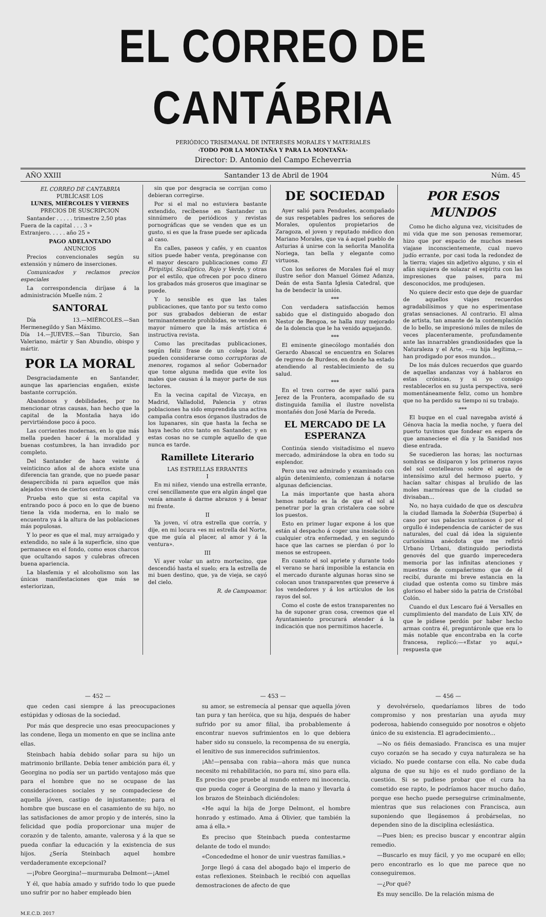EL CORREO DE CANTÁBRIA
PERIÓDICO TRISEMANAL DE INTERESES MORALES Y MATERIALES
‹TODO POR LA MONTAÑA Y PARA LA MONTAÑA›
Director: D. Antonio del Campo Echeverria
AÑO XXIII Santander 13 de Abril de 1904 Núm. 45
EL CORREO DE CANTABRIA
PUBLÍCASE LOS
LUNES, MIÉRCOLES Y VIERNES
PRECIOS DE SUSCRIPCION
Santander . . . . . trimestre 2,50 ptas
Fuera de la capital . . . 3 »
Extranjero. . . . . año 25 »
PAGO ADELANTADO
ANUNCIOS
Precios convencionales según su extensión y número de inserciones.
Comunicados y reclamos precios especiales
La correspondencia diríjase á la administración Muelle núm. 2
SANTORAL
Día 13.—MIÉRCOLES.—San Hermenegildo y San Máximo.
Día 14.—JUEVES.—San Tiburcio, San Valeriano, mártir y San Abundio, obispo y mártir.
POR LA MORAL
Desgraciadamente en Santander, aunque las apariencias engañen, existe bastante corrupción.
Abandonos y debilidades, por no mencionar otras causas, han hecho que la capital de la Montaña haya ido pervirtiéndose poco á poco.
Las corrientes modernas, en lo que más mella pueden hacer á la moralidad y buenas costumbres, la han invadido por completo.
Del Santander de hace veinte ó veinticinco años al de ahora existe una diferencia tan grande, que no puede pasar desapercibida ni para aquellos que más alejados viven de ciertos centros.
Prueba esto que si esta capital va entrando poco á poco en lo que de bueno tiene la vida moderna, en lo malo se encuentra ya á la altura de las poblaciones más populosas.
Y lo peor es que el mal, muy arraigado y extendido, no sale á la superficie, sino que permanece en el fondo, como esos charcos que ocultando sapos y culebras ofrecen buena apariencia.
La blasfemia y el alcoholismo son las únicas manifestaciones que más se esteriorizan,
sin que por desgracia se corrijan como debieran corregirse.
Por si el mal no estuviera bastante extendido, recíbense en Santander un sinnúmero de periódicos y revistas pornográficas que se venden que es un gusto, si es que la frase puede ser aplicada al caso.
En calles, paseos y cafés, y en cuantos sitios puede haber venta, pregónanse con el mayor descaro publicaciones como El Piripitipi, Sicalíptico, Rojo y Verde, y otras por el estilo, que ofrecen por poco dinero los grabados más groseros que imaginar se puede.
Y lo sensible es que las tales publicaciones, que tanto por su texto como por sus grabados debieran de estar terminantemente prohibidas, se venden en mayor número que la más artística é instructiva revista.
Como las precitadas publicaciones, según feliz frase de un colega local, pueden considerarse como corruptoras de menores, rogamos al señor Gobernador que tome alguna medida que evite los males que causan á la mayor parte de sus lectores.
En la vecina capital de Vizcaya, en Madrid, Valladolid, Palencia y otras poblaciones ha sido emprendida una activa campaña contra esos órganos ilustrados de los lupanares, sin que hasta la fecha se haya hecho otro tanto en Santander, y en estas cosas no se cumple aquello de que nunca es tarde.
Ramillete Literario
LAS ESTRELLAS ERRANTES
I
En mi niñez, viendo una estrella errante, creí sencillamente que era algún ángel que venía amante á darme abrazos y á besar mi frente.
II
Ya joven, ví otra estrella que corría, y dije, en mi locura «es mi estrella del Norte, que me guía al placer, al amor y á la ventura».
III
Ví ayer volar un astro mortecino, que descendió hasta el suelo; era la estrella de mi buen destino, que, ya de vieja, se cayó del cielo.
R. de Campoamor.
DE SOCIEDAD
Ayer salió para Pendueles, acompañado de sus respetables padres los señores de Morales, opulentos propietarios de Zaragoza, el joven y reputado médico don Mariano Morales, que va á aquel pueblo de Asturias á unirse con la señorita Manolita Noriega, tan bella y elegante como virtuosa.
Con los señores de Morales fué el muy ilustre señor don Manuel Gómez Adanza, Deán de esta Santa Iglesia Catedral, que ha de bendecir la unión.
***
Con verdadera satisfacción hemos sabido que el distinguido abogado don Nestor de Bengoa, se halla muy mejorado de la dolencia que le ha venido aquejando.
***
El eminente ginecólogo montañés don Gerardo Abascal se encuentra en Solares de regreso de Burdeos, en donde ha estado atendiendo al restablecimiento de su salud.
***
En el tren correo de ayer salió para Jerez de la Frontera, acompañado de su distinguida familia el ilustre novelista montañés don José María de Pereda.
EL MERCADO DE LA ESPERANZA
Continúa siendo visitadísimo el nuevo mercado, admirándose la obra en todo su esplendor.
Pero una vez admirado y examinado con algún detenimiento, comienzan á notarse algunas deficiencias.
La más importante que hasta ahora hemos notado es la de que el sol al penetrar por la gran cristalera cae sobre los puestos.
Esto en primer lugar expone á los que están al despacho á coger una insolación ó cualquier otra enfermedad, y en segundo hace que las carnes se pierdan ó por lo menos se estropeen.
En cuanto el sol apriete y durante todo el verano se hará imposible la estancia en el mercado durante algunas horas sino se colocan unos transparentes que preserve á los vendedores y á los artículos de los rayos del sol.
Como el coste de estos transparentes no ha de suponer gran cosa, creemos que el Ayuntamiento procurará atender á la indicación que nos permitimos hacerle.
POR ESOS MUNDOS
Como he dicho alguna vez, vicisitudes de mi vida que me son penosas rememorar, hizo que por espacio de muchos meses viajase inconscientemente, cual nuevo judío errante, por casi toda la redondez de la tierra; viajes sin adjetivo alguno, y sin el afán siquiera de solazar el espíritu con las impresiones que paises, para mi desconocidos, me produjesen.
No quiere decir esto que deje de guardar de aquellos viajes recuerdos agradabilísimos y que no esperimentase gratas sensaciones. Al contrario. El alma de artista, tan amante de la contemplación de lo bello, se impresionó miles de miles de veces placenteramente, profundamente ante las innarrables grandiosidades que la Naturaleza y el Arte, —su hija legítima,—han prodigado por esos mundos...
De los más dulces recuerdos que guardo de aquellas andanzas voy á hablaros en estas crónicas, y si yo consigo restablecerlos en su justa perspectiva, seré momentáneamente feliz, como un hombre que no ha perdido su tiempo ni su trabajo.
***
El buque en el cual navegaba avisté á Génova hacia la media noche, y fuera del puerto tuvimos que fondear en espera de que amaneciese el día y la Sanidad nos diese entrada.
Se sucedieron las horas; las nocturnas sombras se disiparon y los primeros rayos del sol centellearon sobre el agua de intensísimo azul del hermoso puerto, y hacían saltar chispas al bruñido de las moles marmóreas que de la ciudad se divisaban...
No, no haya cuidado de que os descubra la ciudad llamada la Soberbia (Superba) á caso por sus palacios suntuosos ó por el orgullo é independencia de carácter de sus naturales, del cual dá idea la siguiente curiosísima anécdota que me refirió Urbano Urbani, distinguido periodista genovés del que guardo imperecedera memoria por las infinitas atenciones y muestras de compañerismo que de él recibí, durante mi breve estancia en la ciudad que ostenta como su timbre más glorioso el haber sido la patria de Cristóbal Colón.
Cuando el dux Lescaro fué á Versalles en cumplimiento del mandato de Luis XIV, de que le pidiese perdón por haber hecho armas contra él, preguntáronle que era lo más notable que encontraba en la corte francesa, replicó:—«Estar yo aquí,» respuesta que
— 452 —
que ceden casi siempre á las preocupaciones estúpidas y odiosas de la sociedad.
Por más que desprecie uno esas preocupaciones y las condene, llega un momento en que se inclina ante ellas.
Steinbach había debido soñar para su hijo un matrimonio brillante. Debía tener ambición para él, y Georgina no podía ser un partido ventajoso más que para el hombre que no se ocupase de las consideraciones sociales y se compadeciese de aquella jóven, castigo de injustamente; para el hombre que buscase en el casamiento de su hijo, no las satisfaciones de amor propio y de interés, sino la felicidad que podía proporcionar una mujer de corazón y de talento, amante, valerosa y á la que se pueda confiar la educación y la existencia de sus hijos. ¿Sería Steinbach aquel hombre verdaderamente excepcional?
—¡Pobre Georgina!—murmuraba Delmont—¡Amel
Y él, que había amado y sufrido todo lo que puede uno sufrir por no haber empleado bien
— 453 —
su amor, se estremecía al pensar que aquella jóven tan pura y tan heróica, que su hija, después de haber sufrido por su amor filial, iba probablemente á encontrar nuevos sufrimientos en lo que debiera haber sido su consuelo, la recompensa de su energía, el lenitivo de sus inmerecidos sufrimientos.
¡Ah!—pensaba con rabia—ahora más que nunca necesito mi rehabilitación, no para mí, sino para ella. Es preciso que pruebe al mundo entero mi inocencia, que pueda coger á Georgina de la mano y llevarla á los brazos de Steinbach diciéndoles:
«He aquí la hija de Jorge Delmont, el hombre honrado y estimado. Ama á Olivier, que también la ama á ella.»
Es preciso que Steinbach pueda contestarme delante de todo el mundo:
«Concededme el honor de unir vuestras familias.»
Jorge llegó á casa del abogado bajo el imperio de estas reflexiones. Steinbach le recibió con aquellas demostraciones de afecto de que
— 456 —
y devolvérselo, quedaríamos libres de todo compromiso y nos prestarían una ayuda muy poderosa, habiendo conseguido por nosotros e objeto único de su existencia. El agradecimiento...
—No os fiéis demasiado. Francisca es una mujer cuyo corazón se ha secado y cuya naturaleza se ha viciado. No puede contarse con ella. No cabe duda alguna de que su hijo es el nudo gordiano de la cuestión. Si se pudiese probar que el cura ha cometido ese rapto, le podríamos hacer mucho daño, porque ese hecho puede perseguirse criminalmente, mientras que sus relaciones con Francisca, aun suponiendo que llegásemos á probárselas, no dependen sino de la disciplina eclesiástica.
—Pues bien; es preciso buscar y encontrar algún remedio.
—Buscarlo es muy fácil, y yo me ocuparé en ello; pero encontrarlo es lo que me parece que no conseguiremos.
—¿Por qué?
Es muy sencillo. De la relación misma de
M.E.C.D. 2017